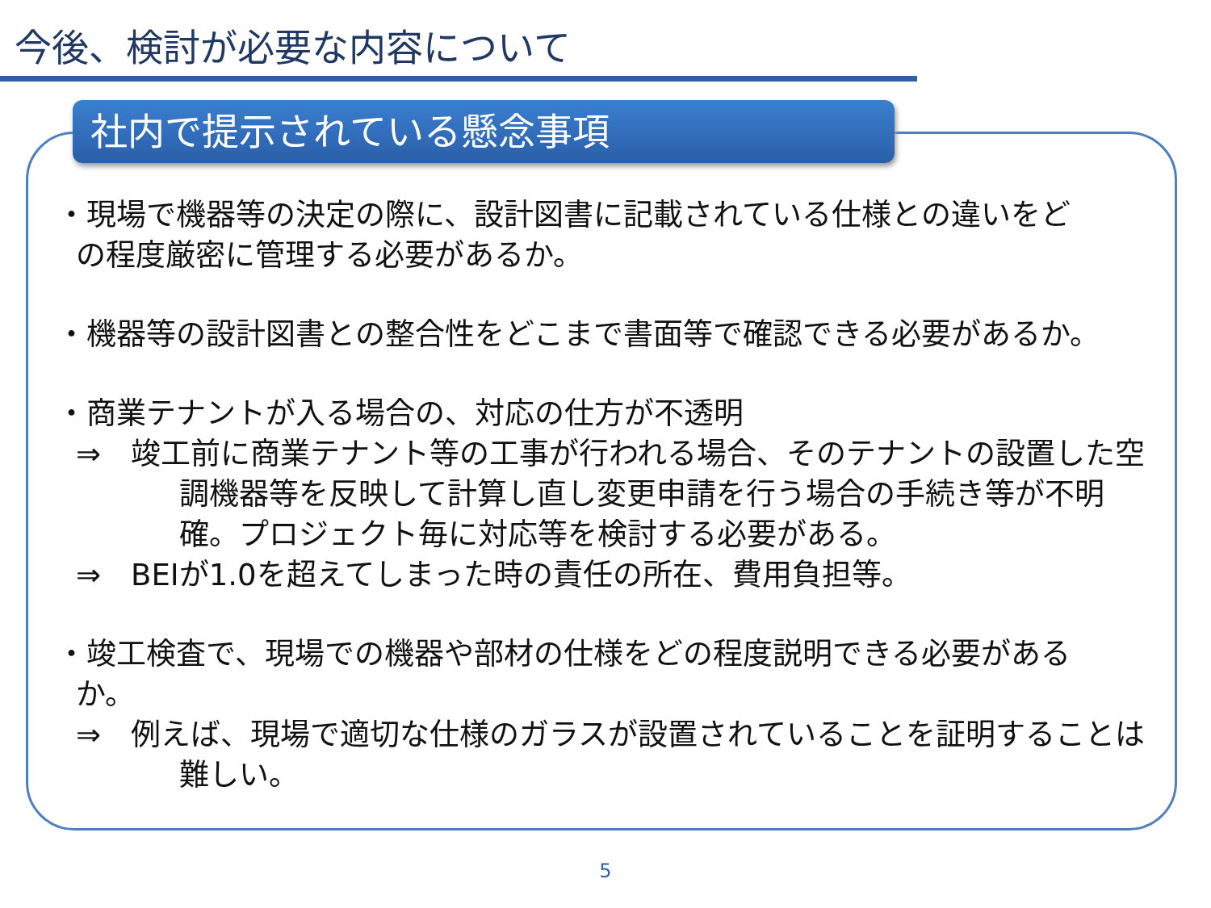今後、検討が必要な内容について
社内で提示されている懸念事項
・現場で機器等の決定の際に、設計図書に記載されている仕様との違いをど
の程度厳密に管理する必要があるか。
・機器等の設計図書との整合性をどこまで書面等で確認できる必要があるか。
・商業テナントが入る場合の、対応の仕方が不透明
⇒　竣工前に商業テナント等の工事が行われる場合、そのテナントの設置した空調機器等を反映して計算し直し変更申請を行う場合の手続き等が不明確。プロジェクト毎に対応等を検討する必要がある。
⇒　BEIが1.0を超えてしまった時の責任の所在、費用負担等。
・竣工検査で、現場での機器や部材の仕様をどの程度説明できる必要がある
か。
⇒　例えば、現場で適切な仕様のガラスが設置されていることを証明することは難しい。
5